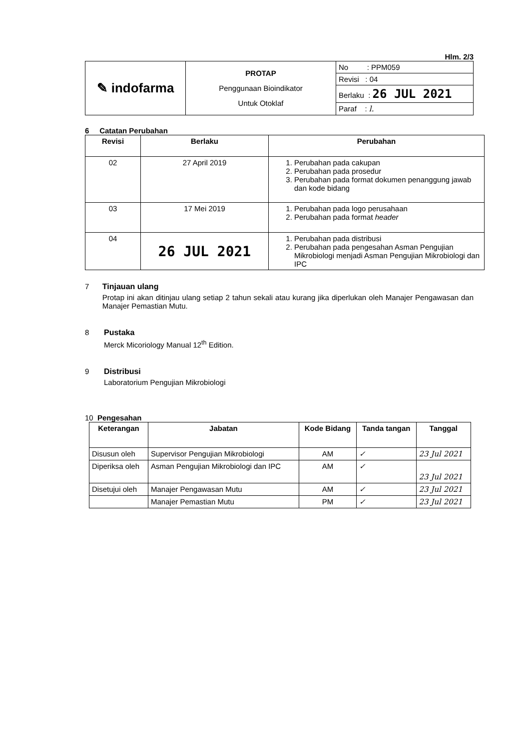Hlm. 2/3
| ✎ indofarma | PROTAP Penggunaan Bioindikator Untuk Otoklaf | No : PPM059 |
| | | Revisi : 04 |
| | | Berlaku : 26 JUL 2021 |
| | | Paraf : l. |
6 Catatan Perubahan
| Revisi | Berlaku | Perubahan |
| --- | --- | --- |
| 02 | 27 April 2019 | 1. Perubahan pada cakupan 2. Perubahan pada prosedur 3. Perubahan pada format dokumen penanggung jawab dan kode bidang |
| 03 | 17 Mei 2019 | 1. Perubahan pada logo perusahaan 2. Perubahan pada format header |
| 04 | 26 JUL 2021 | 1. Perubahan pada distribusi 2. Perubahan pada pengesahan Asman Pengujian Mikrobiologi menjadi Asman Pengujian Mikrobiologi dan IPC |
7 Tinjauan ulang
Protap ini akan ditinjau ulang setiap 2 tahun sekali atau kurang jika diperlukan oleh Manajer Pengawasan dan Manajer Pemastian Mutu.
8 Pustaka
Merck Micoriology Manual 12<sup>th</sup> Edition.
9 Distribusi
Laboratorium Pengujian Mikrobiologi
10 Pengesahan
| Keterangan | Jabatan | Kode Bidang | Tanda tangan | Tanggal |
| --- | --- | --- | --- | --- |
| Disusun oleh | Supervisor Pengujian Mikrobiologi | AM | ✓ | 23 Jul 2021 |
| Diperiksa oleh | Asman Pengujian Mikrobiologi dan IPC | AM | ✓ | 23 Jul 2021 |
| Disetujui oleh | Manajer Pengawasan Mutu | AM | ✓ | 23 Jul 2021 |
| | Manajer Pemastian Mutu | PM | ✓ | 23 Jul 2021 |